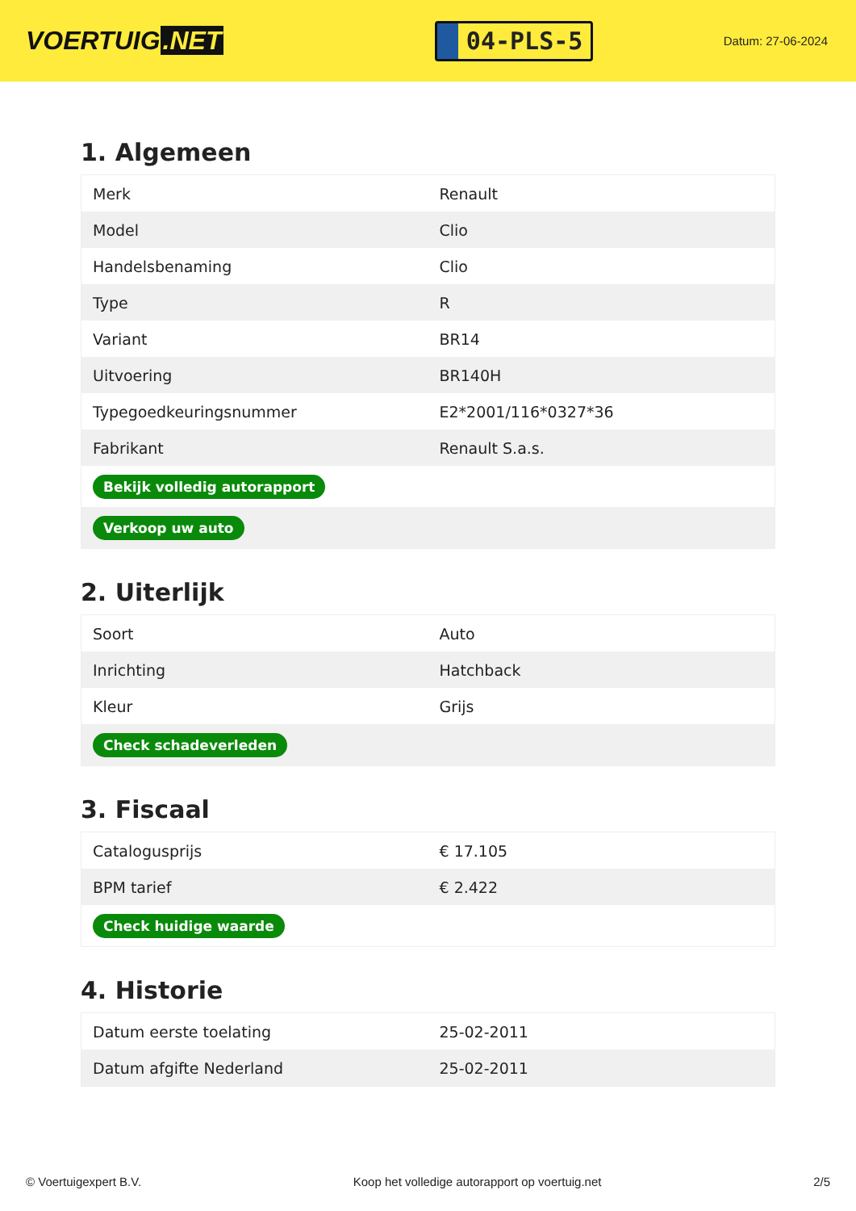VOERTUIG.NET
04-PLS-5
Datum: 27-06-2024
1. Algemeen
| Merk | Renault |
| Model | Clio |
| Handelsbenaming | Clio |
| Type | R |
| Variant | BR14 |
| Uitvoering | BR140H |
| Typegoedkeuringsnummer | E2*2001/116*0327*36 |
| Fabrikant | Renault S.a.s. |
| Bekijk volledig autorapport | |
| Verkoop uw auto | |
2. Uiterlijk
| Soort | Auto |
| Inrichting | Hatchback |
| Kleur | Grijs |
| Check schadeverleden | |
3. Fiscaal
| Catalogusprijs | € 17.105 |
| BPM tarief | € 2.422 |
| Check huidige waarde | |
4. Historie
| Datum eerste toelating | 25-02-2011 |
| Datum afgifte Nederland | 25-02-2011 |
© Voertuigexpert B.V. Koop het volledige autorapport op voertuig.net 2/5